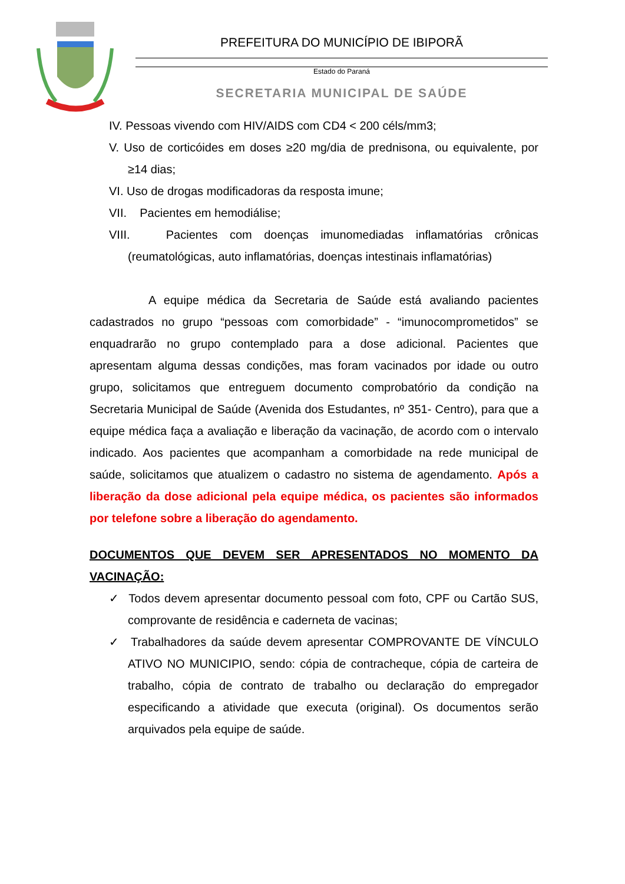PREFEITURA DO MUNICÍPIO DE IBIPORÃ
Estado do Paraná
SECRETARIA MUNICIPAL DE SAÚDE
IV. Pessoas vivendo com HIV/AIDS com CD4 < 200 céls/mm3;
V. Uso de corticóides em doses ≥20 mg/dia de prednisona, ou equivalente, por ≥14 dias;
VI. Uso de drogas modificadoras da resposta imune;
VII. Pacientes em hemodiálise;
VIII. Pacientes com doenças imunomediadas inflamatórias crônicas (reumatológicas, auto inflamatórias, doenças intestinais inflamatórias)
A equipe médica da Secretaria de Saúde está avaliando pacientes cadastrados no grupo “pessoas com comorbidade” - “imunocomprometidos” se enquadrarão no grupo contemplado para a dose adicional. Pacientes que apresentam alguma dessas condições, mas foram vacinados por idade ou outro grupo, solicitamos que entreguem documento comprobatório da condição na Secretaria Municipal de Saúde (Avenida dos Estudantes, nº 351- Centro), para que a equipe médica faça a avaliação e liberação da vacinação, de acordo com o intervalo indicado. Aos pacientes que acompanham a comorbidade na rede municipal de saúde, solicitamos que atualizem o cadastro no sistema de agendamento. Após a liberação da dose adicional pela equipe médica, os pacientes são informados por telefone sobre a liberação do agendamento.
DOCUMENTOS QUE DEVEM SER APRESENTADOS NO MOMENTO DA VACINAÇÃO:
✓ Todos devem apresentar documento pessoal com foto, CPF ou Cartão SUS, comprovante de residência e caderneta de vacinas;
✓ Trabalhadores da saúde devem apresentar COMPROVANTE DE VÍNCULO ATIVO NO MUNICIPIO, sendo: cópia de contracheque, cópia de carteira de trabalho, cópia de contrato de trabalho ou declaração do empregador especificando a atividade que executa (original). Os documentos serão arquivados pela equipe de saúde.